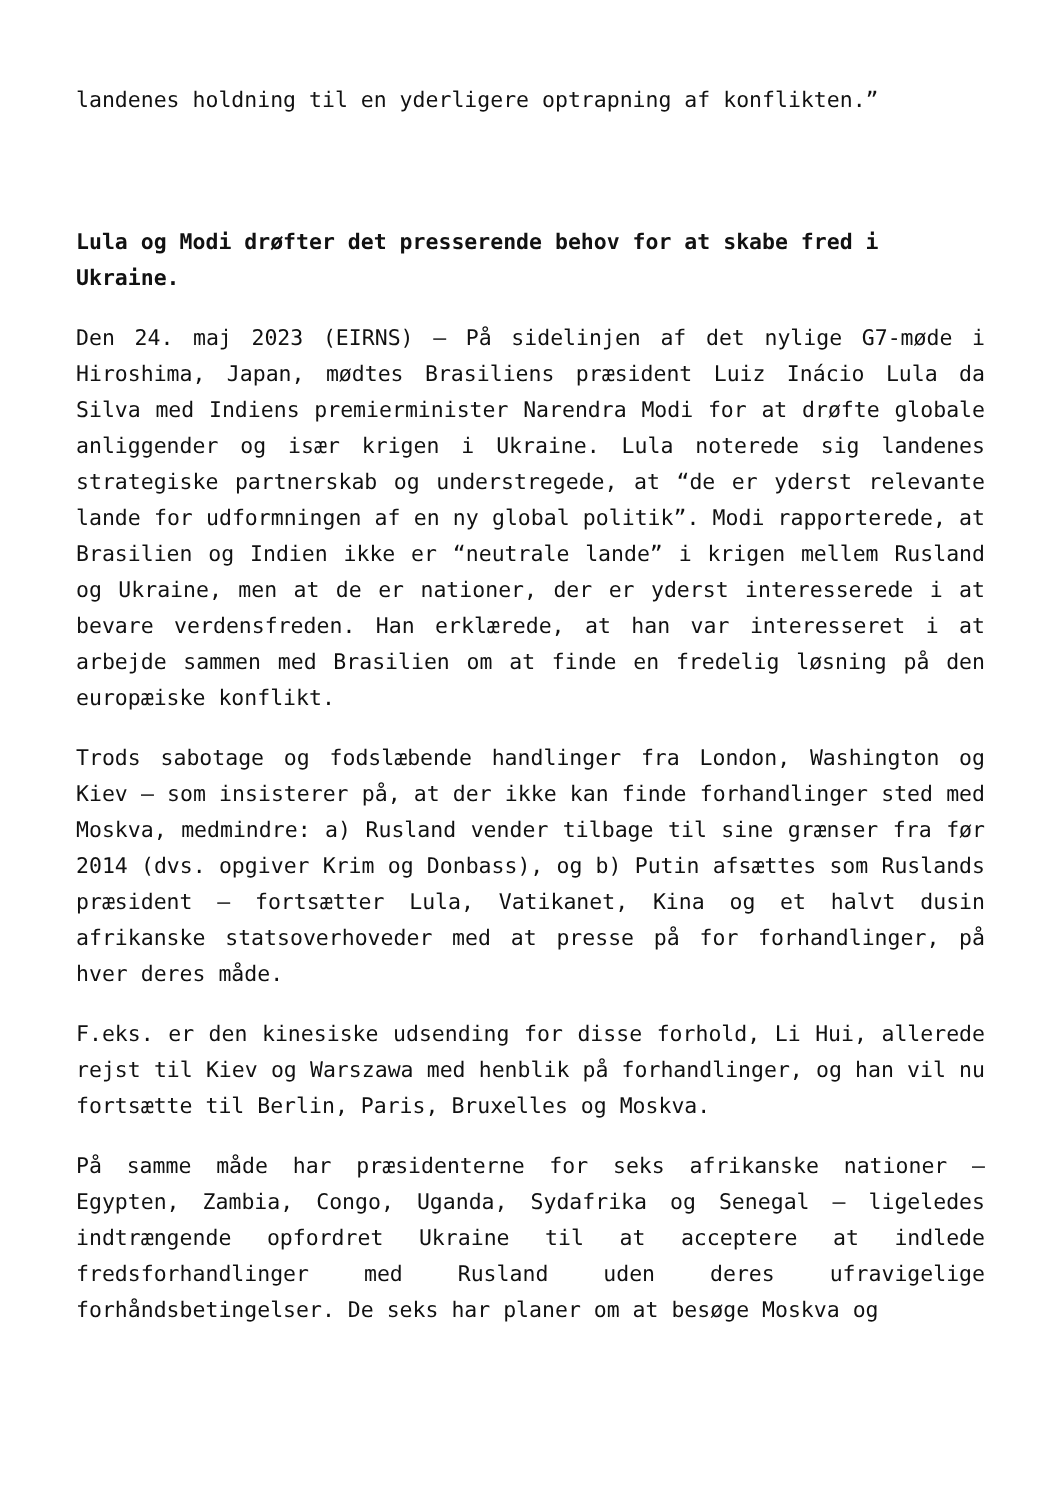landenes holdning til en yderligere optrapning af konflikten.”
Lula og Modi drøfter det presserende behov for at skabe fred i Ukraine.
Den 24. maj 2023 (EIRNS) – På sidelinjen af det nylige G7-møde i Hiroshima, Japan, mødtes Brasiliens præsident Luiz Inácio Lula da Silva med Indiens premierminister Narendra Modi for at drøfte globale anliggender og især krigen i Ukraine. Lula noterede sig landenes strategiske partnerskab og understregede, at “de er yderst relevante lande for udformningen af en ny global politik”. Modi rapporterede, at Brasilien og Indien ikke er “neutrale lande” i krigen mellem Rusland og Ukraine, men at de er nationer, der er yderst interesserede i at bevare verdensfreden. Han erklærede, at han var interesseret i at arbejde sammen med Brasilien om at finde en fredelig løsning på den europæiske konflikt.
Trods sabotage og fodslæbende handlinger fra London, Washington og Kiev – som insisterer på, at der ikke kan finde forhandlinger sted med Moskva, medmindre: a) Rusland vender tilbage til sine grænser fra før 2014 (dvs. opgiver Krim og Donbass), og b) Putin afsættes som Ruslands præsident – fortsætter Lula, Vatikanet, Kina og et halvt dusin afrikanske statsoverhoveder med at presse på for forhandlinger, på hver deres måde.
F.eks. er den kinesiske udsending for disse forhold, Li Hui, allerede rejst til Kiev og Warszawa med henblik på forhandlinger, og han vil nu fortsætte til Berlin, Paris, Bruxelles og Moskva.
På samme måde har præsidenterne for seks afrikanske nationer – Egypten, Zambia, Congo, Uganda, Sydafrika og Senegal – ligeledes indtrængende opfordret Ukraine til at acceptere at indlede fredsforhandlinger med Rusland uden deres ufravigelige forhåndsbetingelser. De seks har planer om at besøge Moskva og